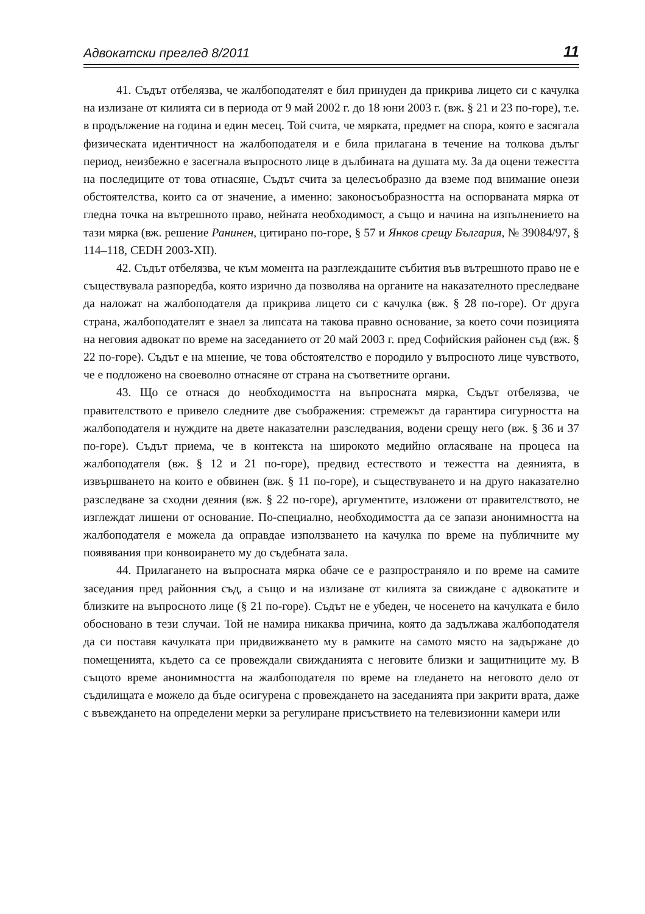Адвокатски преглед 8/2011 11
41. Съдът отбелязва, че жалбоподателят е бил принуден да прикрива лицето си с качулка на излизане от килията си в периода от 9 май 2002 г. до 18 юни 2003 г. (вж. § 21 и 23 по-горе), т.е. в продължение на година и един месец. Той счита, че мярката, предмет на спора, която е засягала физическата идентичност на жалбоподателя и е била прилагана в течение на толкова дълъг период, неизбежно е засегнала въпросното лице в дълбината на душата му. За да оцени тежестта на последиците от това отнасяне, Съдът счита за целесъобразно да вземе под внимание онези обстоятелства, които са от значение, а именно: законосъобразността на оспорваната мярка от гледна точка на вътрешното право, нейната необходимост, а също и начина на изпълнението на тази мярка (вж. решение Ранинен, цитирано по-горе, § 57 и Янков срещу България, № 39084/97, § 114–118, CEDH 2003-XII).
42. Съдът отбелязва, че към момента на разглежданите събития във вътрешното право не е съществувала разпоредба, която изрично да позволява на органите на наказателното преследване да наложат на жалбоподателя да прикрива лицето си с качулка (вж. § 28 по-горе). От друга страна, жалбоподателят е знаел за липсата на такова правно основание, за което сочи позицията на неговия адвокат по време на заседанието от 20 май 2003 г. пред Софийския районен съд (вж. § 22 по-горе). Съдът е на мнение, че това обстоятелство е породило у въпросното лице чувството, че е подложено на своеволно отнасяне от страна на съответните органи.
43. Що се отнася до необходимостта на въпросната мярка, Съдът отбелязва, че правителството е привело следните две съображения: стремежът да гарантира сигурността на жалбоподателя и нуждите на двете наказателни разследвания, водени срещу него (вж. § 36 и 37 по-горе). Съдът приема, че в контекста на широкото медийно огласяване на процеса на жалбоподателя (вж. § 12 и 21 по-горе), предвид естеството и тежестта на деянията, в извършването на които е обвинен (вж. § 11 по-горе), и съществуването и на друго наказателно разследване за сходни деяния (вж. § 22 по-горе), аргументите, изложени от правителството, не изглеждат лишени от основание. По-специално, необходимостта да се запази анонимността на жалбоподателя е можела да оправдае използването на качулка по време на публичните му появявания при конвоирането му до съдебната зала.
44. Прилагането на въпросната мярка обаче се е разпространяло и по време на самите заседания пред районния съд, а също и на излизане от килията за свиждане с адвокатите и близките на въпросното лице (§ 21 по-горе). Съдът не е убеден, че носенето на качулката е било обосновано в тези случаи. Той не намира никаква причина, която да задължава жалбоподателя да си поставя качулката при придвижването му в рамките на самото място на задържане до помещенията, където са се провеждали свижданията с неговите близки и защитниците му. В същото време анонимността на жалбоподателя по време на гледането на неговото дело от съдилищата е можело да бъде осигурена с провеждането на заседанията при закрити врата, даже с въвеждането на определени мерки за регулиране присъствието на телевизионни камери или